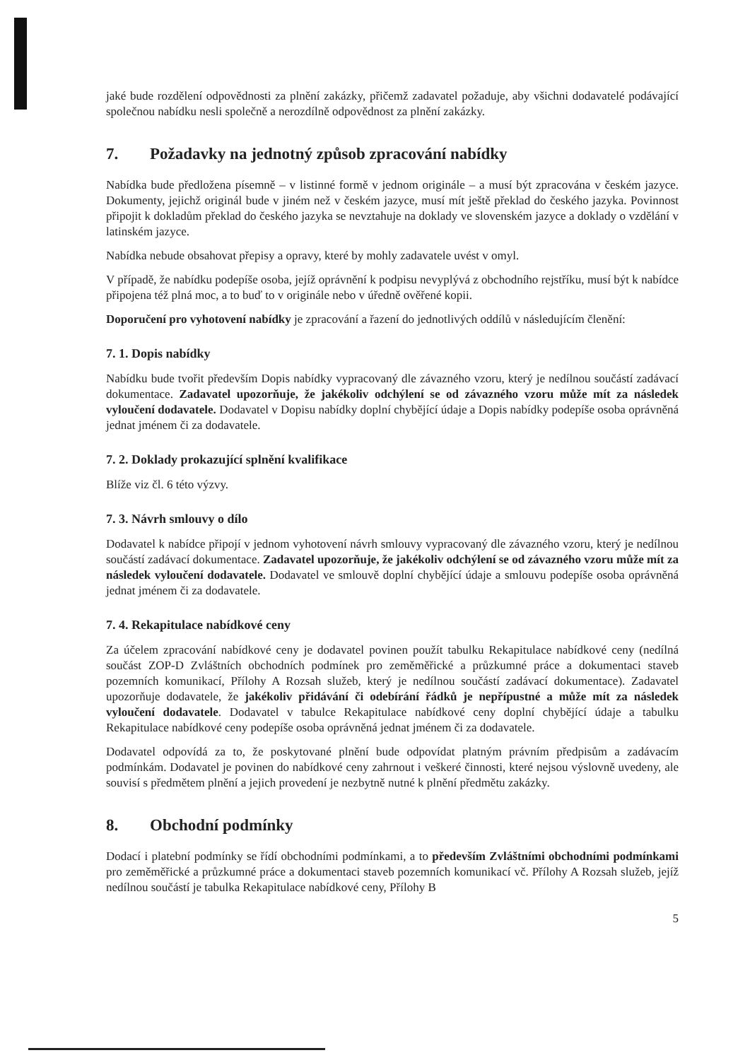jaké bude rozdělení odpovědnosti za plnění zakázky, přičemž zadavatel požaduje, aby všichni dodavatelé podávající společnou nabídku nesli společně a nerozdílně odpovědnost za plnění zakázky.
7. Požadavky na jednotný způsob zpracování nabídky
Nabídka bude předložena písemně – v listinné formě v jednom originále – a musí být zpracována v českém jazyce. Dokumenty, jejichž originál bude v jiném než v českém jazyce, musí mít ještě překlad do českého jazyka. Povinnost připojit k dokladům překlad do českého jazyka se nevztahuje na doklady ve slovenském jazyce a doklady o vzdělání v latinském jazyce.
Nabídka nebude obsahovat přepisy a opravy, které by mohly zadavatele uvést v omyl.
V případě, že nabídku podepíše osoba, jejíž oprávnění k podpisu nevyplývá z obchodního rejstříku, musí být k nabídce připojena též plná moc, a to buď to v originále nebo v úředně ověřené kopii.
Doporučení pro vyhotovení nabídky je zpracování a řazení do jednotlivých oddílů v následujícím členění:
7. 1. Dopis nabídky
Nabídku bude tvořit především Dopis nabídky vypracovaný dle závazného vzoru, který je nedílnou součástí zadávací dokumentace. Zadavatel upozorňuje, že jakékoliv odchýlení se od závazného vzoru může mít za následek vyloučení dodavatele. Dodavatel v Dopisu nabídky doplní chybějící údaje a Dopis nabídky podepíše osoba oprávněná jednat jménem či za dodavatele.
7. 2. Doklady prokazující splnění kvalifikace
Blíže viz čl. 6 této výzvy.
7. 3. Návrh smlouvy o dílo
Dodavatel k nabídce připojí v jednom vyhotovení návrh smlouvy vypracovaný dle závazného vzoru, který je nedílnou součástí zadávací dokumentace. Zadavatel upozorňuje, že jakékoliv odchýlení se od závazného vzoru může mít za následek vyloučení dodavatele. Dodavatel ve smlouvě doplní chybějící údaje a smlouvu podepíše osoba oprávněná jednat jménem či za dodavatele.
7. 4. Rekapitulace nabídkové ceny
Za účelem zpracování nabídkové ceny je dodavatel povinen použít tabulku Rekapitulace nabídkové ceny (nedílná součást ZOP-D Zvláštních obchodních podmínek pro zeměměřické a průzkumné práce a dokumentaci staveb pozemních komunikací, Přílohy A Rozsah služeb, který je nedílnou součástí zadávací dokumentace). Zadavatel upozorňuje dodavatele, že jakékoliv přidávání či odebírání řádků je nepřípustné a může mít za následek vyloučení dodavatele. Dodavatel v tabulce Rekapitulace nabídkové ceny doplní chybějící údaje a tabulku Rekapitulace nabídkové ceny podepíše osoba oprávněná jednat jménem či za dodavatele.
Dodavatel odpovídá za to, že poskytované plnění bude odpovídat platným právním předpisům a zadávacím podmínkám. Dodavatel je povinen do nabídkové ceny zahrnout i veškeré činnosti, které nejsou výslovně uvedeny, ale souvisí s předmětem plnění a jejich provedení je nezbytně nutné k plnění předmětu zakázky.
8. Obchodní podmínky
Dodací i platební podmínky se řídí obchodními podmínkami, a to především Zvláštními obchodními podmínkami pro zeměměřické a průzkumné práce a dokumentaci staveb pozemních komunikací vč. Přílohy A Rozsah služeb, jejíž nedílnou součástí je tabulka Rekapitulace nabídkové ceny, Přílohy B
5